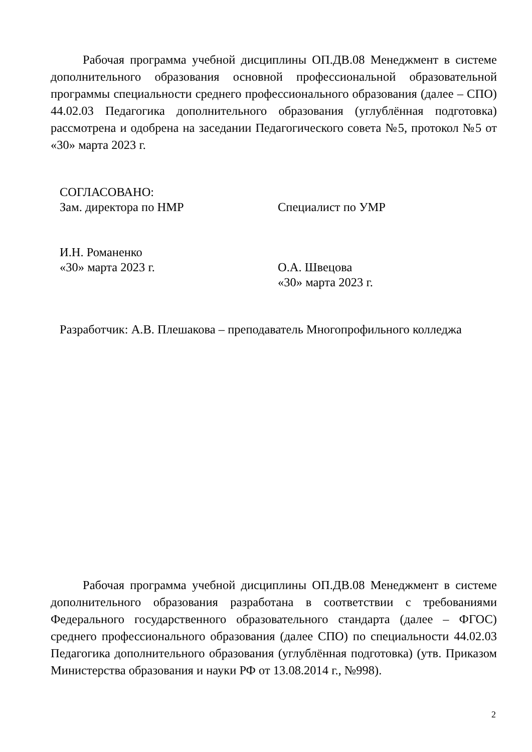Рабочая программа учебной дисциплины ОП.ДВ.08 Менеджмент в системе дополнительного образования основной профессиональной образовательной программы специальности среднего профессионального образования (далее – СПО) 44.02.03 Педагогика дополнительного образования (углублённая подготовка) рассмотрена и одобрена на заседании Педагогического совета №5, протокол №5 от «30» марта 2023 г.
СОГЛАСОВАНО:
Зам. директора по НМР
И.Н. Романенко
«30» марта 2023 г.
Специалист по УМР
О.А. Швецова
«30» марта 2023 г.
Разработчик: А.В. Плешакова – преподаватель Многопрофильного колледжа
Рабочая программа учебной дисциплины ОП.ДВ.08 Менеджмент в системе дополнительного образования разработана в соответствии с требованиями Федерального государственного образовательного стандарта (далее – ФГОС) среднего профессионального образования (далее СПО) по специальности 44.02.03 Педагогика дополнительного образования (углублённая подготовка) (утв. Приказом Министерства образования и науки РФ от 13.08.2014 г., №998).
2